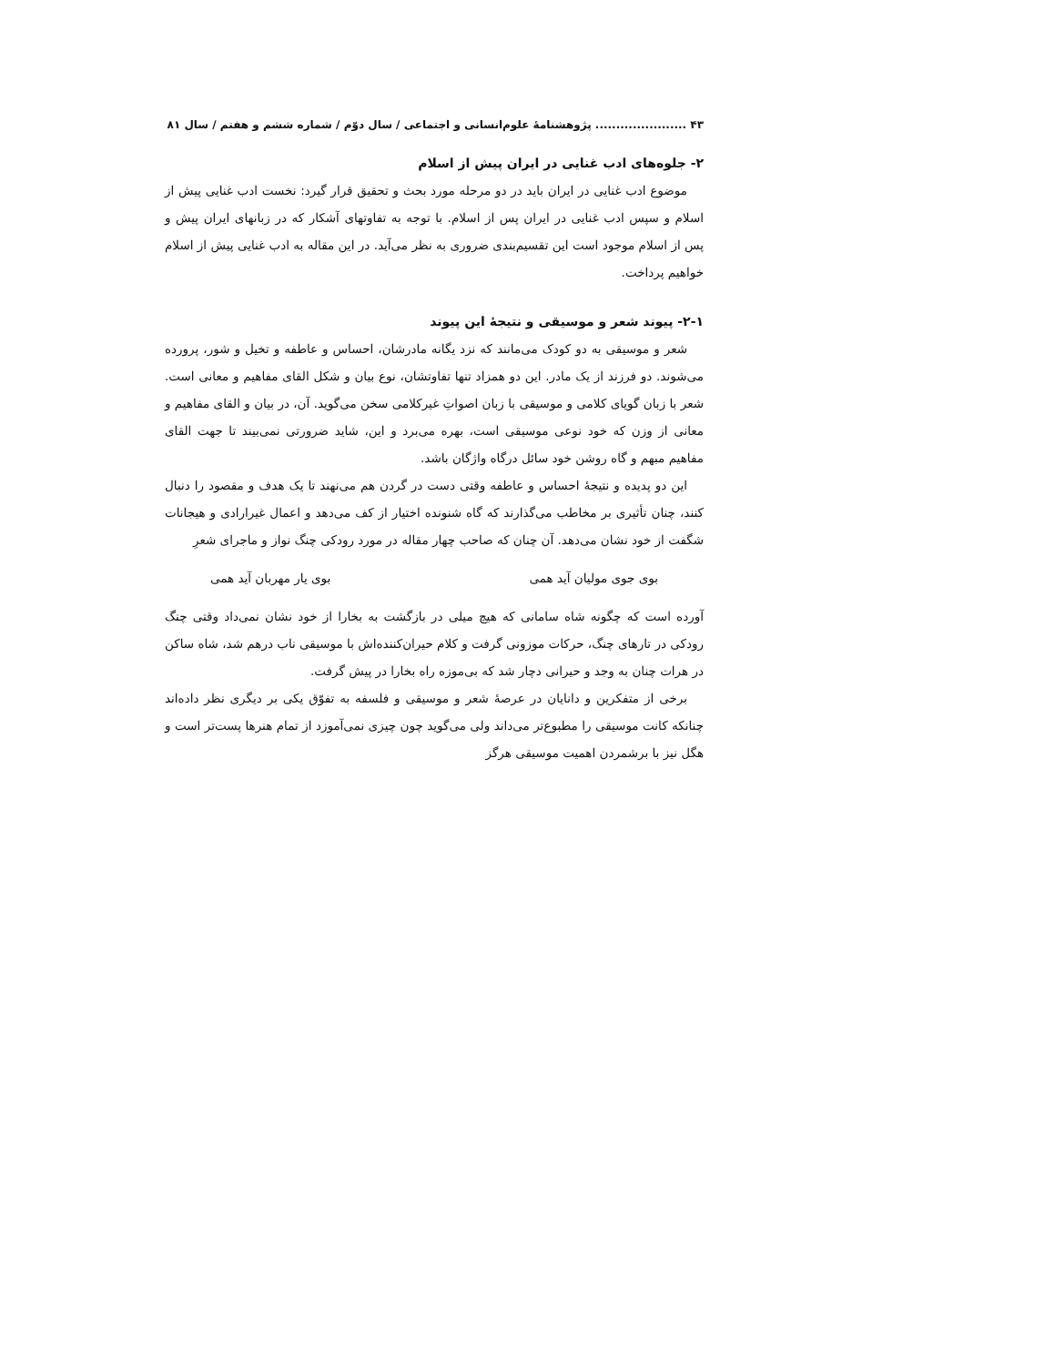۴۳ ...................... پژوهشنامهٔ علوم‌انسانی و اجتماعی / سال دوّم / شماره ششم و هفتم / سال ۸۱
۲- جلوه‌های ادب غنایی در ایران پیش از اسلام
موضوع ادب غنایی در ایران باید در دو مرحله مورد بحث و تحقیق قرار گیرد: نخست ادب غنایی پیش از اسلام و سپس ادب غنایی در ایران پس از اسلام. با توجه به تفاوتهای آشکار که در زبانهای ایران پیش و پس از اسلام موجود است این تقسیم‌بندی ضروری به نظر می‌آید. در این مقاله به ادب غنایی پیش از اسلام خواهیم پرداخت.
۲-۱- پیوند شعر و موسیقی و نتیجهٔ این پیوند
شعر و موسیقی به دو کودک می‌مانند که نزد یگانه مادرشان، احساس و عاطفه و تخیل و شور، پرورده می‌شوند. دو فرزند از یک مادر. این دو همزاد تنها تفاوتشان، نوع بیان و شکل القای مفاهیم و معانی است. شعر با زبان گویای کلامی و موسیقی با زبان اصواتِ غیرکلامی سخن می‌گوید. آن، در بیان و القای مفاهیم و معانی از وزن که خود نوعی موسیقی است، بهره می‌برد و این، شاید ضرورتی نمی‌بیند تا جهت القای مفاهیم مبهم و گاه روشن خود سائل درگاه واژگان باشد.
این دو پدیده و نتیجهٔ احساس و عاطفه وقتی دست در گردن هم می‌نهند تا یک هدف و مقصود را دنبال کنند، چنان تأثیری بر مخاطب می‌گذارند که گاه شنونده اختیار از کف می‌دهد و اعمال غیرارادی و هیجانات شگفت از خود نشان می‌دهد. آن چنان که صاحب چهار مقاله در مورد رودکی چنگ نواز و ماجرای شعرِ
بوی جوی مولیان آید همی بوی یار مهربان آید همی
آورده است که چگونه شاه سامانی که هیچ میلی در بازگشت به بخارا از خود نشان نمی‌داد وقتی چنگ رودکی در تارهای چنگ، حرکات موزونی گرفت و کلام حیران‌کننده‌اش با موسیقی ناب درهم شد، شاه ساکن در هرات چنان به وجد و حیرانی دچار شد که بی‌موزه راه بخارا در پیش گرفت.
برخی از متفکرین و دانایان در عرصهٔ شعر و موسیقی و فلسفه به تفوّق یکی بر دیگری نظر داده‌اند چنانکه کانت موسیقی را مطبوع‌تر می‌داند ولی می‌گوید چون چیزی نمی‌آموزد از تمام هنرها پست‌تر است و هگل نیز با برشمردن اهمیت موسیقی هرگز